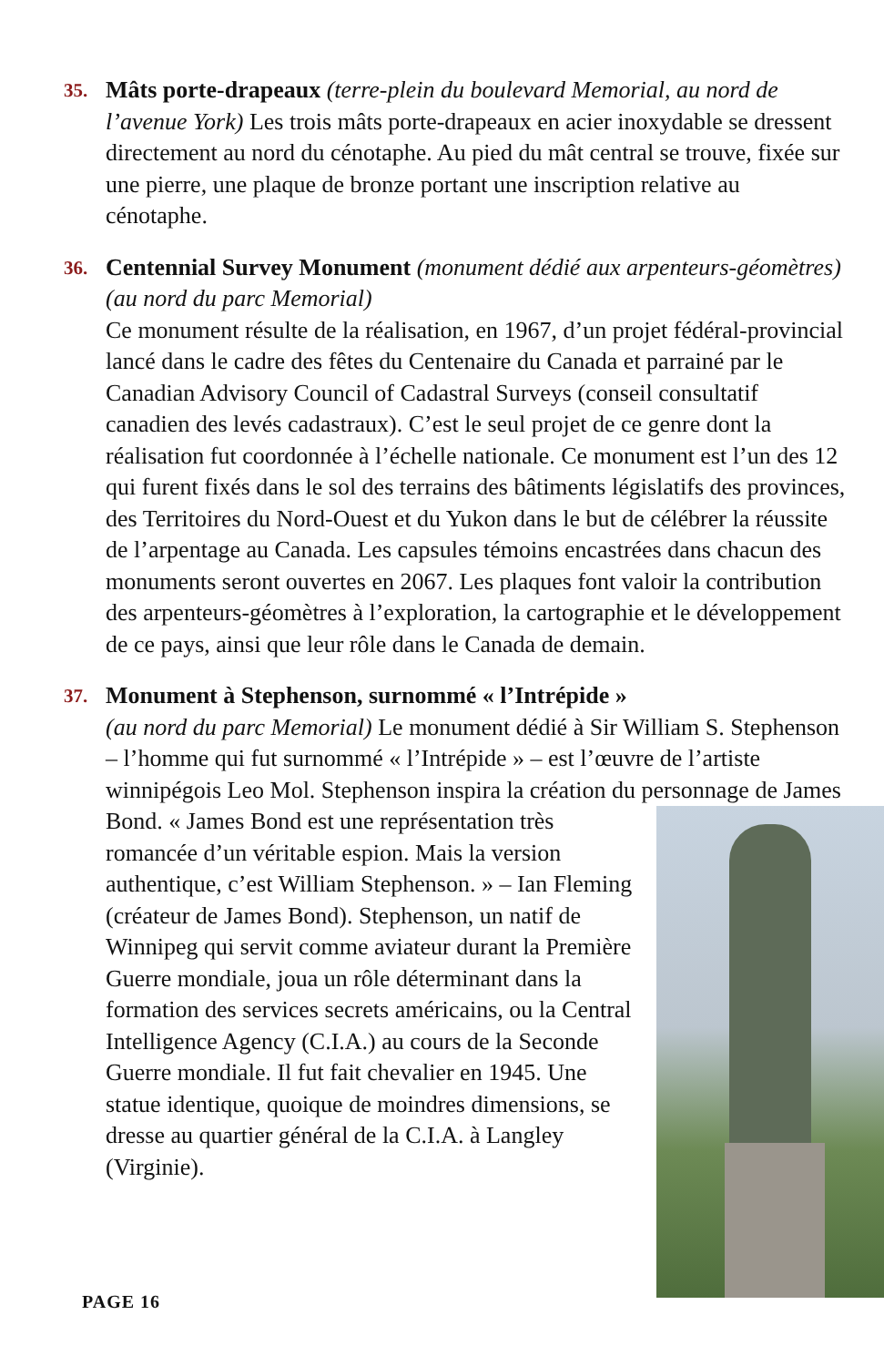35.
Mâts porte-drapeaux (terre-plein du boulevard Memorial, au nord de l’avenue York) Les trois mâts porte-drapeaux en acier inoxydable se dressent directement au nord du cénotaphe. Au pied du mât central se trouve, fixée sur une pierre, une plaque de bronze portant une inscription relative au cénotaphe.
36.
Centennial Survey Monument (monument dédié aux arpenteurs-géomètres) (au nord du parc Memorial)
Ce monument résulte de la réalisation, en 1967, d’un projet fédéral-provincial lancé dans le cadre des fêtes du Centenaire du Canada et parrainé par le Canadian Advisory Council of Cadastral Surveys (conseil consultatif canadien des levés cadastraux). C’est le seul projet de ce genre dont la réalisation fut coordonnée à l’échelle nationale. Ce monument est l’un des 12 qui furent fixés dans le sol des terrains des bâtiments législatifs des provinces, des Territoires du Nord-Ouest et du Yukon dans le but de célébrer la réussite de l’arpentage au Canada. Les capsules témoins encastrées dans chacun des monuments seront ouvertes en 2067. Les plaques font valoir la contribution des arpenteurs-géomètres à l’exploration, la cartographie et le développement de ce pays, ainsi que leur rôle dans le Canada de demain.
37.
Monument à Stephenson, surnommé « l’Intrépide »
(au nord du parc Memorial) Le monument dédié à Sir William S. Stephenson – l’homme qui fut surnommé « l’Intrépide » – est l’œuvre de l’artiste winnipégois Leo Mol. Stephenson inspira la création du personnage de James Bond. « James Bond est une représentation très
romancée d’un véritable espion. Mais la version authentique, c’est William Stephenson. » – Ian Fleming (créateur de James Bond). Stephenson, un natif de Winnipeg qui servit comme aviateur durant la Première Guerre mondiale, joua un rôle déterminant dans la formation des services secrets américains, ou la Central Intelligence Agency (C.I.A.) au cours de la Seconde Guerre mondiale. Il fut fait chevalier en 1945. Une statue identique, quoique de moindres dimensions, se dresse au quartier général de la C.I.A. à Langley (Virginie).
PAGE 16